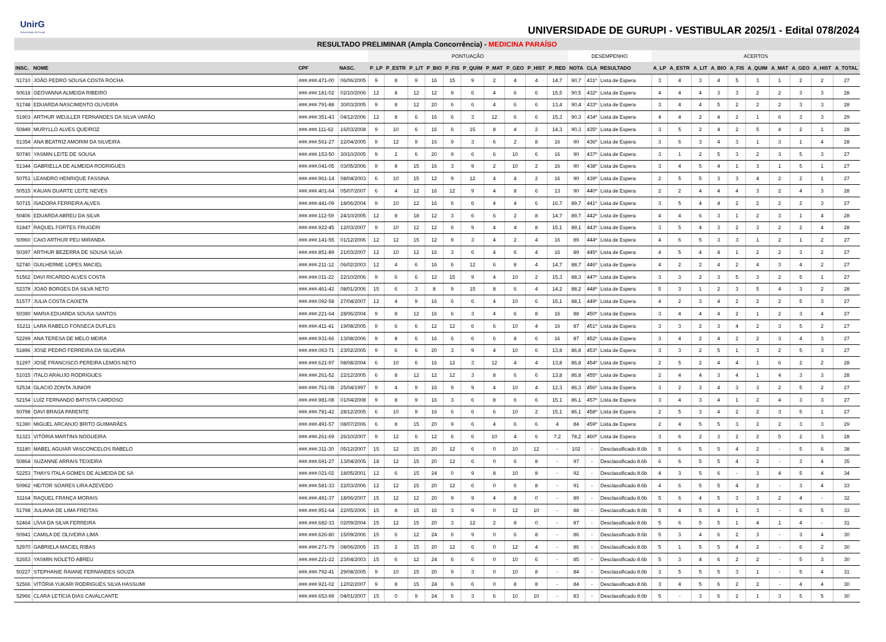UnirG
Universidade de Gurupi
UNIVERSIDADE DE GURUPI - VESTIBULAR 2025/1 - Edital 078/2024
| RESULTADO PRELIMINAR (Ampla Concorrência) - MEDICINA PARAÍSO | | | | | | | | | | | | | | | | | | | | | | | | | | |
| --- | --- | --- | --- | --- | --- | --- | --- | --- | --- | --- | --- | --- | --- | --- | --- | --- | --- | --- | --- | --- | --- | --- | --- | --- | --- | --- |
| | | | | PONTUAÇÃO | | | | | | | | | | DESEMPENHO | | | ACERTOS | | | | | | | | | |
| INSC. | NOME | CPF | NASC. | P_LP | P_ESTR | P_LIT | P_BIO | P_FIS | P_QUIM | P_MAT | P_GEO | P_HIST | P_RED | NOTA | CLA | RESULTADO | A_LP | A_ESTR | A_LIT | A_BIO | A_FIS | A_QUIM | A_MAT | A_GEO | A_HIST | A_TOTAL |
| 51710 | JOÃO PEDRO SOUSA COSTA ROCHA | ###.###.471-00 | 06/06/2005 | 9 | 8 | 9 | 16 | 15 | 9 | 2 | 4 | 4 | 14,7 | 90,7 | 431º | Lista de Espera | 3 | 4 | 3 | 4 | 5 | 3 | 1 | 2 | 2 | 27 |
| 50618 | GEOVANNA ALMEIDA RIBEIRO | ###.###.181-02 | 02/10/2006 | 12 | 8 | 12 | 12 | 9 | 6 | 4 | 6 | 6 | 15,5 | 90,5 | 432º | Lista de Espera | 4 | 4 | 4 | 3 | 3 | 2 | 2 | 3 | 3 | 28 |
| 51748 | EDUARDA NASCIMENTO OLIVEIRA | ###.###.791-88 | 30/03/2005 | 9 | 8 | 12 | 20 | 6 | 6 | 4 | 6 | 6 | 13,4 | 90,4 | 433º | Lista de Espera | 3 | 4 | 4 | 5 | 2 | 2 | 2 | 3 | 3 | 28 |
| 51903 | ARTHUR WEULLER FERNANDES DA SILVA VARÃO | ###.###.351-43 | 04/12/2006 | 12 | 8 | 6 | 16 | 6 | 3 | 12 | 6 | 6 | 15,3 | 90,3 | 434º | Lista de Espera | 4 | 4 | 2 | 4 | 2 | 1 | 6 | 3 | 3 | 29 |
| 50849 | MURYLLO ALVES QUEIROZ | ###.###.111-62 | 16/03/2008 | 9 | 10 | 6 | 16 | 6 | 15 | 8 | 4 | 2 | 14,3 | 90,3 | 435º | Lista de Espera | 3 | 5 | 2 | 4 | 2 | 5 | 4 | 2 | 1 | 28 |
| 51354 | ANA BEATRIZ AMORIM DA SILVEIRA | ###.###.561-27 | 22/04/2005 | 9 | 12 | 9 | 16 | 9 | 3 | 6 | 2 | 8 | 16 | 90 | 436º | Lista de Espera | 3 | 6 | 3 | 4 | 3 | 1 | 3 | 1 | 4 | 28 |
| 50740 | YASMIN LEITE DE SOUSA | ###.###.153-50 | 30/10/2005 | 9 | 2 | 6 | 20 | 9 | 6 | 6 | 10 | 6 | 16 | 90 | 437º | Lista de Espera | 3 | 1 | 2 | 5 | 3 | 2 | 3 | 5 | 3 | 27 |
| 51344 | GABRIELLA DE ALMEIDA RODRIGUES | ###.###.041-05 | 03/05/2006 | 9 | 8 | 15 | 16 | 3 | 9 | 2 | 10 | 2 | 16 | 90 | 438º | Lista de Espera | 3 | 4 | 5 | 4 | 1 | 3 | 1 | 5 | 1 | 27 |
| 50751 | LEANDRO HENRIQUE FASSINA | ###.###.961-14 | 08/04/2003 | 6 | 10 | 15 | 12 | 9 | 12 | 4 | 4 | 2 | 16 | 90 | 439º | Lista de Espera | 2 | 5 | 5 | 3 | 3 | 4 | 2 | 2 | 1 | 27 |
| 50515 | KAUAN DUARTE LEITE NEVES | ###.###.401-64 | 05/07/2007 | 6 | 4 | 12 | 16 | 12 | 9 | 4 | 8 | 6 | 13 | 90 | 440º | Lista de Espera | 2 | 2 | 4 | 4 | 4 | 3 | 2 | 4 | 3 | 28 |
| 50715 | ISADORA FERREIRA ALVES | ###.###.441-09 | 18/06/2004 | 9 | 10 | 12 | 16 | 6 | 6 | 4 | 4 | 6 | 16,7 | 89,7 | 441º | Lista de Espera | 3 | 5 | 4 | 4 | 2 | 2 | 2 | 2 | 3 | 27 |
| 50406 | EDUARDA ABREU DA SILVA | ###.###.112-59 | 24/10/2005 | 12 | 8 | 18 | 12 | 3 | 6 | 6 | 2 | 8 | 14,7 | 89,7 | 442º | Lista de Espera | 4 | 4 | 6 | 3 | 1 | 2 | 3 | 1 | 4 | 28 |
| 51847 | RAQUEL FORTES FRUGERI | ###.###.922-45 | 12/03/2007 | 9 | 10 | 12 | 12 | 6 | 9 | 4 | 4 | 8 | 15,1 | 89,1 | 443º | Lista de Espera | 3 | 5 | 4 | 3 | 2 | 3 | 2 | 2 | 4 | 28 |
| 50960 | CAIO ARTHUR PEU MIRANDA | ###.###.141-55 | 01/12/2006 | 12 | 12 | 15 | 12 | 9 | 3 | 4 | 2 | 4 | 16 | 89 | 444º | Lista de Espera | 4 | 6 | 5 | 3 | 3 | 1 | 2 | 1 | 2 | 27 |
| 50397 | ARTHUR BEZERRA DE SOUSA SILVA | ###.###.851-89 | 21/03/2007 | 12 | 10 | 12 | 16 | 3 | 6 | 4 | 6 | 4 | 16 | 89 | 445º | Lista de Espera | 4 | 5 | 4 | 4 | 1 | 2 | 2 | 3 | 2 | 27 |
| 52740 | GUILHERME LOPES MACIEL | ###.###.211-12 | 06/02/2003 | 12 | 4 | 6 | 16 | 6 | 12 | 6 | 8 | 4 | 14,7 | 88,7 | 446º | Lista de Espera | 4 | 2 | 2 | 4 | 2 | 4 | 3 | 4 | 2 | 27 |
| 51562 | DAVI RICARDO ALVES COSTA | ###.###.011-22 | 22/10/2006 | 9 | 6 | 6 | 12 | 15 | 9 | 4 | 10 | 2 | 15,3 | 88,3 | 447º | Lista de Espera | 3 | 3 | 2 | 3 | 5 | 3 | 2 | 5 | 1 | 27 |
| 52378 | JOAO BORGES DA SILVA NETO | ###.###.461-42 | 08/01/2006 | 15 | 6 | 3 | 8 | 9 | 15 | 8 | 6 | 4 | 14,2 | 88,2 | 448º | Lista de Espera | 5 | 3 | 1 | 2 | 3 | 5 | 4 | 3 | 2 | 28 |
| 51577 | JULIA COSTA CAIXETA | ###.###.092-58 | 27/04/2007 | 12 | 4 | 9 | 16 | 6 | 6 | 4 | 10 | 6 | 15,1 | 88,1 | 449º | Lista de Espera | 4 | 2 | 3 | 4 | 2 | 2 | 2 | 5 | 3 | 27 |
| 50390 | MARIA EDUARDA SOUSA SANTOS | ###.###.221-64 | 28/06/2004 | 9 | 8 | 12 | 16 | 6 | 3 | 4 | 6 | 8 | 16 | 88 | 450º | Lista de Espera | 3 | 4 | 4 | 4 | 2 | 1 | 2 | 3 | 4 | 27 |
| 51211 | LARA RABELO FONSECA DUFLES | ###.###.411-41 | 19/08/2005 | 9 | 6 | 6 | 12 | 12 | 6 | 6 | 10 | 4 | 16 | 87 | 451º | Lista de Espera | 3 | 3 | 2 | 3 | 4 | 2 | 3 | 5 | 2 | 27 |
| 52299 | ANA TERESA DE MELO MEIRA | ###.###.931-66 | 13/08/2006 | 9 | 8 | 6 | 16 | 6 | 6 | 6 | 8 | 6 | 16 | 87 | 452º | Lista de Espera | 3 | 4 | 2 | 4 | 2 | 2 | 3 | 4 | 3 | 27 |
| 51896 | JOSE PEDRO FERREIRA DA SILVEIRA | ###.###.063-71 | 23/02/2005 | 9 | 6 | 6 | 20 | 3 | 9 | 4 | 10 | 6 | 13,8 | 86,8 | 453º | Lista de Espera | 3 | 3 | 2 | 5 | 1 | 3 | 2 | 5 | 3 | 27 |
| 51297 | JOSÉ FRANCISCO PEREIRA LEMOS NETO | ###.###.621-97 | 08/08/2004 | 6 | 10 | 6 | 16 | 12 | 3 | 12 | 4 | 4 | 13,8 | 86,8 | 454º | Lista de Espera | 2 | 5 | 2 | 4 | 4 | 1 | 6 | 2 | 2 | 28 |
| 51015 | ITALO ARAUJO RODRIGUES | ###.###.261-52 | 22/12/2005 | 6 | 8 | 12 | 12 | 12 | 3 | 8 | 6 | 6 | 13,8 | 86,8 | 455º | Lista de Espera | 2 | 4 | 4 | 3 | 4 | 1 | 4 | 3 | 3 | 28 |
| 52534 | GLACIO ZONTA JUNIOR | ###.###.761-08 | 25/04/1997 | 9 | 4 | 9 | 16 | 9 | 9 | 4 | 10 | 4 | 12,3 | 86,3 | 456º | Lista de Espera | 3 | 2 | 3 | 4 | 3 | 3 | 2 | 5 | 2 | 27 |
| 52154 | LUÍZ FERNANDO BATISTA CARDOSO | ###.###.981-08 | 01/04/2008 | 9 | 8 | 9 | 16 | 3 | 6 | 8 | 6 | 6 | 15,1 | 86,1 | 457º | Lista de Espera | 3 | 4 | 3 | 4 | 1 | 2 | 4 | 3 | 3 | 27 |
| 50798 | DAVI BRAGA PARENTE | ###.###.781-42 | 28/12/2005 | 6 | 10 | 9 | 16 | 6 | 6 | 6 | 10 | 2 | 15,1 | 86,1 | 458º | Lista de Espera | 2 | 5 | 3 | 4 | 2 | 2 | 3 | 5 | 1 | 27 |
| 51390 | MIGUEL ARCANJO BRITO GUIMARÃES | ###.###.491-57 | 08/07/2006 | 6 | 8 | 15 | 20 | 9 | 6 | 4 | 6 | 6 | 4 | 84 | 459º | Lista de Espera | 2 | 4 | 5 | 5 | 3 | 2 | 2 | 3 | 3 | 29 |
| 51321 | VITÓRIA MARTINS NOGUEIRA | ###.###.261-69 | 26/10/2007 | 9 | 12 | 6 | 12 | 6 | 6 | 10 | 4 | 6 | 7,2 | 78,2 | 460º | Lista de Espera | 3 | 6 | 2 | 3 | 2 | 2 | 5 | 2 | 3 | 28 |
| 51180 | MABEL AGUIAR VASCONCELOS RABELO | ###.###.311-30 | 05/12/2007 | 15 | 12 | 15 | 20 | 12 | 6 | 0 | 10 | 12 | - | 102 | - | Desclassificado 8.6b | 5 | 6 | 5 | 5 | 4 | 2 | - | 5 | 6 | 38 |
| 50864 | SUZANNE ARRAIS TEIXEIRA | ###.###.691-27 | 13/04/2005 | 18 | 12 | 15 | 20 | 12 | 6 | 0 | 6 | 8 | - | 97 | - | Desclassificado 8.6b | 6 | 6 | 5 | 5 | 4 | 2 | - | 3 | 4 | 35 |
| 52253 | THAYS ÍTALA GOMES DE ALMEIDA DE SÁ | ###.###.021-02 | 18/05/2001 | 12 | 6 | 15 | 24 | 0 | 9 | 8 | 10 | 8 | - | 92 | - | Desclassificado 8.6b | 4 | 3 | 5 | 6 | - | 3 | 4 | 5 | 4 | 34 |
| 50962 | HEITOR SOARES LIRA AZEVEDO | ###.###.581-33 | 22/03/2006 | 12 | 12 | 15 | 20 | 12 | 6 | 0 | 6 | 8 | - | 91 | - | Desclassificado 8.6b | 4 | 6 | 5 | 5 | 4 | 2 | - | 3 | 4 | 33 |
| 51164 | RAQUEL FRANÇA MORAIS | ###.###.491-37 | 18/06/2007 | 15 | 12 | 12 | 20 | 9 | 9 | 4 | 8 | 0 | - | 89 | - | Desclassificado 8.6b | 5 | 6 | 4 | 5 | 3 | 3 | 2 | 4 | - | 32 |
| 51798 | JULIANA DE LIMA FREITAS | ###.###.951-64 | 22/05/2006 | 15 | 8 | 15 | 16 | 3 | 9 | 0 | 12 | 10 | - | 88 | - | Desclassificado 8.6b | 5 | 4 | 5 | 4 | 1 | 3 | - | 6 | 5 | 33 |
| 52464 | LÍVIA DA SILVA FERREIRA | ###.###.682-33 | 02/09/2004 | 15 | 12 | 15 | 20 | 3 | 12 | 2 | 8 | 0 | - | 87 | - | Desclassificado 8.6b | 5 | 6 | 5 | 5 | 1 | 4 | 1 | 4 | - | 31 |
| 50941 | CAMILA DE OLIVEIRA LIMA | ###.###.626-80 | 15/09/2006 | 15 | 6 | 12 | 24 | 6 | 9 | 0 | 6 | 8 | - | 86 | - | Desclassificado 8.6b | 5 | 3 | 4 | 6 | 2 | 3 | - | 3 | 4 | 30 |
| 52970 | GABRIELA MACIEL RIBAS | ###.###.271-79 | 08/06/2005 | 15 | 2 | 15 | 20 | 12 | 6 | 0 | 12 | 4 | - | 86 | - | Desclassificado 8.6b | 5 | 1 | 5 | 5 | 4 | 2 | - | 6 | 2 | 30 |
| 52653 | YASMIN NOLETO ABREU | ###.###.221-22 | 23/04/2003 | 15 | 6 | 12 | 24 | 6 | 6 | 0 | 10 | 6 | - | 85 | - | Desclassificado 8.6b | 5 | 3 | 4 | 6 | 2 | 2 | - | 5 | 3 | 30 |
| 50227 | STEPHANIE RAIANE FERNANDES SOUZA | ###.###.792-41 | 29/08/2005 | 9 | 10 | 15 | 20 | 9 | 3 | 0 | 10 | 8 | - | 84 | - | Desclassificado 8.6b | 3 | 5 | 5 | 5 | 3 | 1 | - | 5 | 4 | 31 |
| 52566 | VITÓRIA YUKARI RODRIGUES SILVA HASSUMI | ###.###.921-02 | 12/02/2007 | 9 | 8 | 15 | 24 | 6 | 6 | 0 | 8 | 8 | - | 84 | - | Desclassificado 8.6b | 3 | 4 | 5 | 6 | 2 | 2 | - | 4 | 4 | 30 |
| 52966 | CLARA LETÍCIA DIAS CAVALCANTE | ###.###.653-99 | 04/01/2007 | 15 | 0 | 9 | 24 | 6 | 3 | 6 | 10 | 10 | - | 83 | - | Desclassificado 8.6b | 5 | - | 3 | 6 | 2 | 1 | 3 | 5 | 5 | 30 |